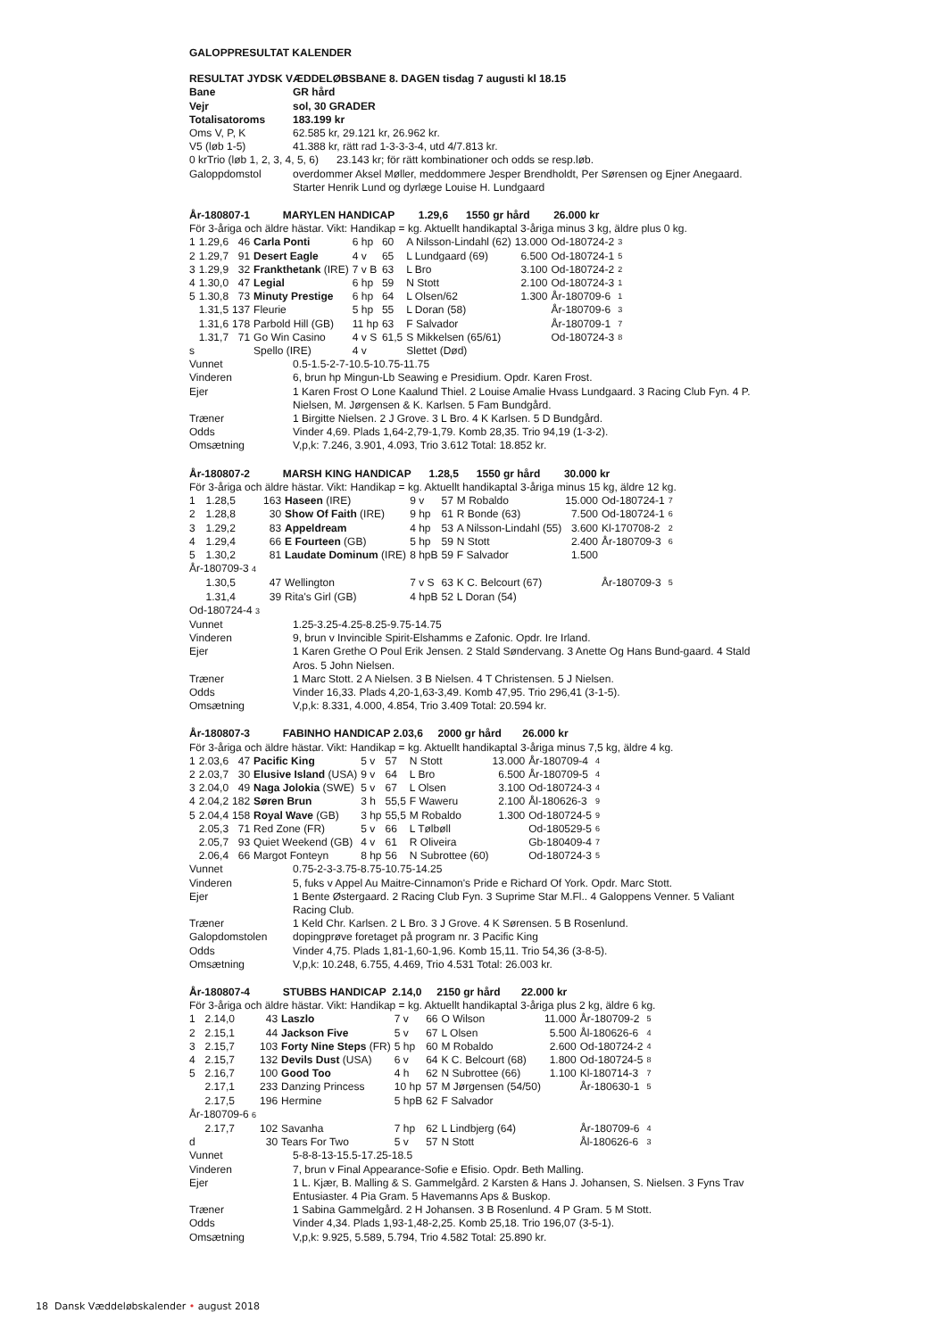GALOPPRESULTAT KALENDER
RESULTAT JYDSK VÆDDELØBSBANE 8. DAGEN tisdag 7 augusti kl 18.15
| Bane | GR hård |
| Vejr | sol, 30 GRADER |
| Totalisatoroms | 183.199 kr |
| Oms V, P, K | 62.585 kr, 29.121 kr, 26.962 kr. |
| V5 (løb 1-5) | 41.388 kr, rätt rad 1-3-3-3-4, utd 4/7.813 kr. |
| 0 krTrio (løb 1, 2, 3, 4, 5, 6) 23.143 kr; för rätt kombinationer och odds se resp.løb. | |
| Galoppdomstol | overdommer Aksel Møller, meddommere Jesper Brendholdt, Per Sørensen og Ejner Anegaard. Starter Henrik Lund og dyrlæge Louise H. Lundgaard |
År-180807-1 MARYLEN HANDICAP 1.29,6 1550 gr hård 26.000 kr
För 3-åriga och äldre hästar. Vikt: Handikap = kg. Aktuellt handikaptal 3-åriga minus 3 kg, äldre plus 0 kg.
| 1 | 1.29,6 | 46 | Carla Ponti | 6 hp | 60 | A Nilsson-Lindahl (62) | 13.000 | Od-180724-2 | 3 |
| 2 | 1.29,7 | 91 | Desert Eagle | 4 v | 65 | L Lundgaard (69) | 6.500 | Od-180724-1 | 5 |
| 3 | 1.29,9 | 32 | Frankthetank (IRE) | 7 v B | 63 | L Bro | 3.100 | Od-180724-2 | 2 |
| 4 | 1.30,0 | 47 | Legial | 6 hp | 59 | N Stott | 2.100 | Od-180724-3 | 1 |
| 5 | 1.30,8 | 73 | Minuty Prestige | 6 hp | 64 | L Olsen/62 | 1.300 | År-180709-6 | 1 |
| | 1.31,5 | 137 | Fleurie | 5 hp | 55 | L Doran (58) | | År-180709-6 | 3 |
| | 1.31,6 | 178 | Parbold Hill (GB) | 11 hp | 63 | F Salvador | | År-180709-1 | 7 |
| | 1.31,7 | 71 | Go Win Casino | 4 v S | 61,5 | S Mikkelsen (65/61) | | Od-180724-3 | 8 |
| s | | | Spello (IRE) | 4 v | | Slettet (Død) | | | |
| Vunnet | 0.5-1.5-2-7-10.5-10.75-11.75 |
| Vinderen | 6, brun hp Mingun-Lb Seawing e Presidium. Opdr. Karen Frost. |
| Ejer | 1 Karen Frost O Lone Kaalund Thiel. 2 Louise Amalie Hvass Lundgaard. 3 Racing Club Fyn. 4 P. Nielsen, M. Jørgensen & K. Karlsen. 5 Fam Bundgård. |
| Træner | 1 Birgitte Nielsen. 2 J Grove. 3 L Bro. 4 K Karlsen. 5 D Bundgård. |
| Odds | Vinder 4,69. Plads 1,64-2,79-1,79. Komb 28,35. Trio 94,19 (1-3-2). |
| Omsætning | V,p,k: 7.246, 3.901, 4.093, Trio 3.612 Total: 18.852 kr. |
År-180807-2 MARSH KING HANDICAP 1.28,5 1550 gr hård 30.000 kr
För 3-åriga och äldre hästar. Vikt: Handikap = kg. Aktuellt handikaptal 3-åriga minus 15 kg, äldre 12 kg.
| 1 | 1.28,5 | 163 | Haseen (IRE) | 9 v | 57 | M Robaldo | 15.000 | Od-180724-1 | 7 |
| 2 | 1.28,8 | 30 | Show Of Faith (IRE) | 9 hp | 61 | R Bonde (63) | 7.500 | Od-180724-1 | 6 |
| 3 | 1.29,2 | 83 | Appeldream | 4 hp | 53 | A Nilsson-Lindahl (55) | 3.600 | Kl-170708-2 | 2 |
| 4 | 1.29,4 | 66 | E Fourteen (GB) | 5 hp | 59 | N Stott | 2.400 | År-180709-3 | 6 |
| 5 | 1.30,2 | 81 | Laudate Dominum (IRE) | 8 hpB | 59 | F Salvador | 1.500 | | |
| År-180709-3 4 | | | | | | | | | |
| | 1.30,5 | 47 | Wellington | 7 v S | 63 | K C. Belcourt (67) | | År-180709-3 | 5 |
| | 1.31,4 | 39 | Rita's Girl (GB) | 4 hpB | 52 | L Doran (54) | | | |
| Od-180724-4 3 | | | | | | | | | |
| Vunnet | 1.25-3.25-4.25-8.25-9.75-14.75 |
| Vinderen | 9, brun v Invincible Spirit-Elshamms e Zafonic. Opdr. Ire Irland. |
| Ejer | 1 Karen Grethe O Poul Erik Jensen. 2 Stald Søndervang. 3 Anette Og Hans Bund-gaard. 4 Stald Aros. 5 John Nielsen. |
| Træner | 1 Marc Stott. 2 A Nielsen. 3 B Nielsen. 4 T Christensen. 5 J Nielsen. |
| Odds | Vinder 16,33. Plads 4,20-1,63-3,49. Komb 47,95. Trio 296,41 (3-1-5). |
| Omsætning | V,p,k: 8.331, 4.000, 4.854, Trio 3.409 Total: 20.594 kr. |
År-180807-3 FABINHO HANDICAP 2.03,6 2000 gr hård 26.000 kr
För 3-åriga och äldre hästar. Vikt: Handikap = kg. Aktuellt handikaptal 3-åriga minus 7,5 kg, äldre 4 kg.
| 1 | 2.03,6 | 47 | Pacific King | 5 v | 57 | N Stott | 13.000 | År-180709-4 | 4 |
| 2 | 2.03,7 | 30 | Elusive Island (USA) | 9 v | 64 | L Bro | 6.500 | År-180709-5 | 4 |
| 3 | 2.04,0 | 49 | Naga Jolokia (SWE) | 5 v | 67 | L Olsen | 3.100 | Od-180724-3 | 4 |
| 4 | 2.04,2 | 182 | Søren Brun | 3 h | 55,5 | F Waweru | 2.100 | Ål-180626-3 | 9 |
| 5 | 2.04,4 | 158 | Royal Wave (GB) | 3 hp | 55,5 | M Robaldo | 1.300 | Od-180724-5 | 9 |
| | 2.05,3 | 71 | Red Zone (FR) | 5 v | 66 | L Tølbøll | | Od-180529-5 | 6 |
| | 2.05,7 | 93 | Quiet Weekend (GB) | 4 v | 61 | R Oliveira | | Gb-180409-4 | 7 |
| | 2.06,4 | 66 | Margot Fonteyn | 8 hp | 56 | N Subrottee (60) | | Od-180724-3 | 5 |
| Vunnet | 0.75-2-3-3.75-8.75-10.75-14.25 |
| Vinderen | 5, fuks v Appel Au Maitre-Cinnamon's Pride e Richard Of York. Opdr. Marc Stott. |
| Ejer | 1 Bente Østergaard. 2 Racing Club Fyn. 3 Suprime Star M.Fl.. 4 Galoppens Venner. 5 Valiant Racing Club. |
| Træner | 1 Keld Chr. Karlsen. 2 L Bro. 3 J Grove. 4 K Sørensen. 5 B Rosenlund. |
| Galopdomstolen | dopingprøve foretaget på program nr. 3 Pacific King |
| Odds | Vinder 4,75. Plads 1,81-1,60-1,96. Komb 15,11. Trio 54,36 (3-8-5). |
| Omsætning | V,p,k: 10.248, 6.755, 4.469, Trio 4.531 Total: 26.003 kr. |
År-180807-4 STUBBS HANDICAP 2.14,0 2150 gr hård 22.000 kr
För 3-åriga och äldre hästar. Vikt: Handikap = kg. Aktuellt handikaptal 3-åriga plus 2 kg, äldre 6 kg.
| 1 | 2.14,0 | 43 | Laszlo | 7 v | 66 | O Wilson | 11.000 | År-180709-2 | 5 |
| 2 | 2.15,1 | 44 | Jackson Five | 5 v | 67 | L Olsen | 5.500 | Ål-180626-6 | 4 |
| 3 | 2.15,7 | 103 | Forty Nine Steps (FR) | 5 hp | 60 | M Robaldo | 2.600 | Od-180724-2 | 4 |
| 4 | 2.15,7 | 132 | Devils Dust (USA) | 6 v | 64 | K C. Belcourt (68) | 1.800 | Od-180724-5 | 8 |
| 5 | 2.16,7 | 100 | Good Too | 4 h | 62 | N Subrottee (66) | 1.100 | Kl-180714-3 | 7 |
| | 2.17,1 | 233 | Danzing Princess | 10 hp | 57 | M Jørgensen (54/50) | | År-180630-1 | 5 |
| | 2.17,5 | 196 | Hermine | 5 hpB | 62 | F Salvador | | | |
| År-180709-6 6 | | | | | | | | | |
| | 2.17,7 | 102 | Savanha | 7 hp | 62 | L Lindbjerg (64) | | År-180709-6 | 4 |
| d | | 30 | Tears For Two | 5 v | 57 | N Stott | | Ål-180626-6 | 3 |
| Vunnet | 5-8-8-13-15.5-17.25-18.5 |
| Vinderen | 7, brun v Final Appearance-Sofie e Efisio. Opdr. Beth Malling. |
| Ejer | 1 L. Kjær, B. Malling & S. Gammelgård. 2 Karsten & Hans J. Johansen, S. Nielsen. 3 Fyns Trav Entusiaster. 4 Pia Gram. 5 Havemanns Aps & Buskop. |
| Træner | 1 Sabina Gammelgård. 2 H Johansen. 3 B Rosenlund. 4 P Gram. 5 M Stott. |
| Odds | Vinder 4,34. Plads 1,93-1,48-2,25. Komb 25,18. Trio 196,07 (3-5-1). |
| Omsætning | V,p,k: 9.925, 5.589, 5.794, Trio 4.582 Total: 25.890 kr. |
18 Dansk Væddeløbskalender • august 2018